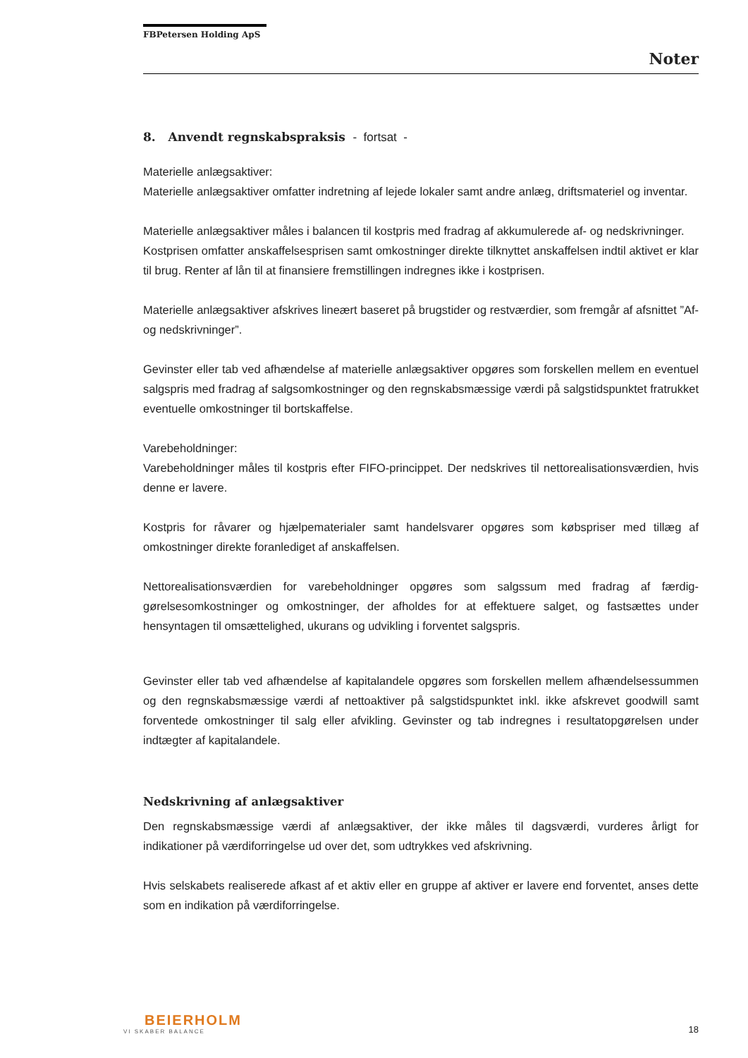FBPetersen Holding ApS
Noter
8. Anvendt regnskabspraksis - fortsat -
Materielle anlægsaktiver:
Materielle anlægsaktiver omfatter indretning af lejede lokaler samt andre anlæg, driftsmateriel og inventar.
Materielle anlægsaktiver måles i balancen til kostpris med fradrag af akkumulerede af- og nedskrivninger.
Kostprisen omfatter anskaffelsesprisen samt omkostninger direkte tilknyttet anskaffelsen indtil aktivet er klar til brug. Renter af lån til at finansiere fremstillingen indregnes ikke i kostprisen.
Materielle anlægsaktiver afskrives lineært baseret på brugstider og restværdier, som fremgår af afsnittet ”Af- og nedskrivninger”.
Gevinster eller tab ved afhændelse af materielle anlægsaktiver opgøres som forskellen mellem en eventuel salgspris med fradrag af salgsomkostninger og den regnskabsmæssige værdi på salgstidspunktet fratrukket eventuelle omkostninger til bortskaffelse.
Varebeholdninger:
Varebeholdninger måles til kostpris efter FIFO-princippet. Der nedskrives til nettorealisa­tionsværdien, hvis denne er lavere.
Kostpris for råvarer og hjælpematerialer samt handelsvarer opgøres som købspriser med til­læg af omkostninger direkte foranlediget af anskaffelsen.
Nettorealisationsværdien for varebeholdninger opgøres som salgssum med fradrag af færdig­gørelsesomkostninger og omkostninger, der afholdes for at effektuere salget, og fastsættes under hensyntagen til omsættelighed, ukurans og udvikling i forventet salgspris.
Gevinster eller tab ved afhændelse af kapitalandele opgøres som forskellen mellem afhændel­sessummen og den regnskabsmæssige værdi af nettoaktiver på salgstidspunktet inkl. ikke afskrevet goodwill samt forventede omkostninger til salg eller afvikling. Gevinster og tab ind­regnes i resultatopgørelsen under indtægter af kapitalandele.
Nedskrivning af anlægsaktiver
Den regnskabsmæssige værdi af anlægsaktiver, der ikke måles til dagsværdi, vurderes årligt for indikationer på værdiforringelse ud over det, som udtrykkes ved afskrivning.
Hvis selskabets realiserede afkast af et aktiv eller en gruppe af aktiver er lavere end forven­tet, anses dette som en indikation på værdiforringelse.
BEIERHOLM
VI SKABER BALANCE
18